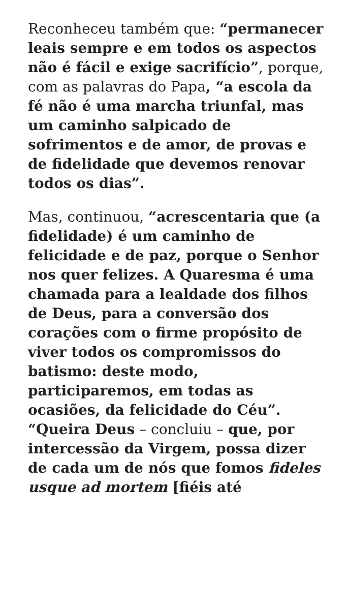Reconheceu também que: “permanecer leais sempre e em todos os aspectos não é fácil e exige sacrifício”, porque, com as palavras do Papa, “a escola da fé não é uma marcha triunfal, mas um caminho salpicado de sofrimentos e de amor, de provas e de fidelidade que devemos renovar todos os dias”.
Mas, continuou, “acrescentaria que (a fidelidade) é um caminho de felicidade e de paz, porque o Senhor nos quer felizes. A Quaresma é uma chamada para a lealdade dos filhos de Deus, para a conversão dos corações com o firme propósito de viver todos os compromissos do batismo: deste modo, participaremos, em todas as ocasiões, da felicidade do Céu”. “Queira Deus – concluiu – que, por intercessão da Virgem, possa dizer de cada um de nós que fomos fideles usque ad mortem [fiéis até